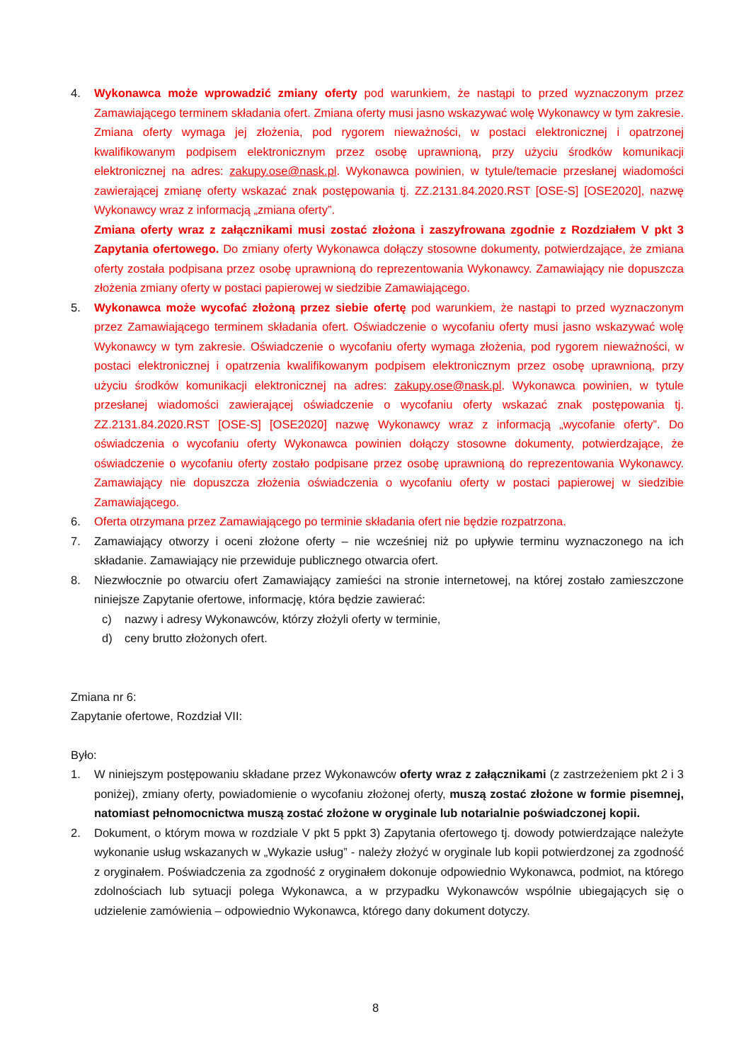4. Wykonawca może wprowadzić zmiany oferty pod warunkiem, że nastąpi to przed wyznaczonym przez Zamawiającego terminem składania ofert. Zmiana oferty musi jasno wskazywać wolę Wykonawcy w tym zakresie. Zmiana oferty wymaga jej złożenia, pod rygorem nieważności, w postaci elektronicznej i opatrzonej kwalifikowanym podpisem elektronicznym przez osobę uprawnioną, przy użyciu środków komunikacji elektronicznej na adres: zakupy.ose@nask.pl. Wykonawca powinien, w tytule/temacie przesłanej wiadomości zawierającej zmianę oferty wskazać znak postępowania tj. ZZ.2131.84.2020.RST [OSE-S] [OSE2020], nazwę Wykonawcy wraz z informacją „zmiana oferty”.
Zmiana oferty wraz z załącznikami musi zostać złożona i zaszyfrowana zgodnie z Rozdziałem V pkt 3 Zapytania ofertowego. Do zmiany oferty Wykonawca dołączy stosowne dokumenty, potwierdzające, że zmiana oferty została podpisana przez osobę uprawnioną do reprezentowania Wykonawcy. Zamawiający nie dopuszcza złożenia zmiany oferty w postaci papierowej w siedzibie Zamawiającego.
5. Wykonawca może wycofać złożoną przez siebie ofertę pod warunkiem, że nastąpi to przed wyznaczonym przez Zamawiającego terminem składania ofert. Oświadczenie o wycofaniu oferty musi jasno wskazywać wolę Wykonawcy w tym zakresie. Oświadczenie o wycofaniu oferty wymaga złożenia, pod rygorem nieważności, w postaci elektronicznej i opatrzenia kwalifikowanym podpisem elektronicznym przez osobę uprawnioną, przy użyciu środków komunikacji elektronicznej na adres: zakupy.ose@nask.pl. Wykonawca powinien, w tytule przesłanej wiadomości zawierającej oświadczenie o wycofaniu oferty wskazać znak postępowania tj. ZZ.2131.84.2020.RST [OSE-S] [OSE2020] nazwę Wykonawcy wraz z informacją „wycofanie oferty”. Do oświadczenia o wycofaniu oferty Wykonawca powinien dołączy stosowne dokumenty, potwierdzające, że oświadczenie o wycofaniu oferty zostało podpisane przez osobę uprawnioną do reprezentowania Wykonawcy. Zamawiający nie dopuszcza złożenia oświadczenia o wycofaniu oferty w postaci papierowej w siedzibie Zamawiającego.
6. Oferta otrzymana przez Zamawiającego po terminie składania ofert nie będzie rozpatrzona.
7. Zamawiający otworzy i oceni złożone oferty – nie wcześniej niż po upływie terminu wyznaczonego na ich składanie. Zamawiający nie przewiduje publicznego otwarcia ofert.
8. Niezwłocznie po otwarciu ofert Zamawiający zamieści na stronie internetowej, na której zostało zamieszczone niniejsze Zapytanie ofertowe, informację, która będzie zawierać:
c) nazwy i adresy Wykonawców, którzy złożyli oferty w terminie,
d) ceny brutto złożonych ofert.
Zmiana nr 6:
Zapytanie ofertowe, Rozdział VII:
Było:
1. W niniejszym postępowaniu składane przez Wykonawców oferty wraz z załącznikami (z zastrzeżeniem pkt 2 i 3 poniżej), zmiany oferty, powiadomienie o wycofaniu złożonej oferty, muszą zostać złożone w formie pisemnej, natomiast pełnomocnictwa muszą zostać złożone w oryginale lub notarialnie poświadczonej kopii.
2. Dokument, o którym mowa w rozdziale V pkt 5 ppkt 3) Zapytania ofertowego tj. dowody potwierdzające należyte wykonanie usług wskazanych w „Wykazie usług” - należy złożyć w oryginale lub kopii potwierdzonej za zgodność z oryginałem. Poświadczenia za zgodność z oryginałem dokonuje odpowiednio Wykonawca, podmiot, na którego zdolnościach lub sytuacji polega Wykonawca, a w przypadku Wykonawców wspólnie ubiegających się o udzielenie zamówienia – odpowiednio Wykonawca, którego dany dokument dotyczy.
8